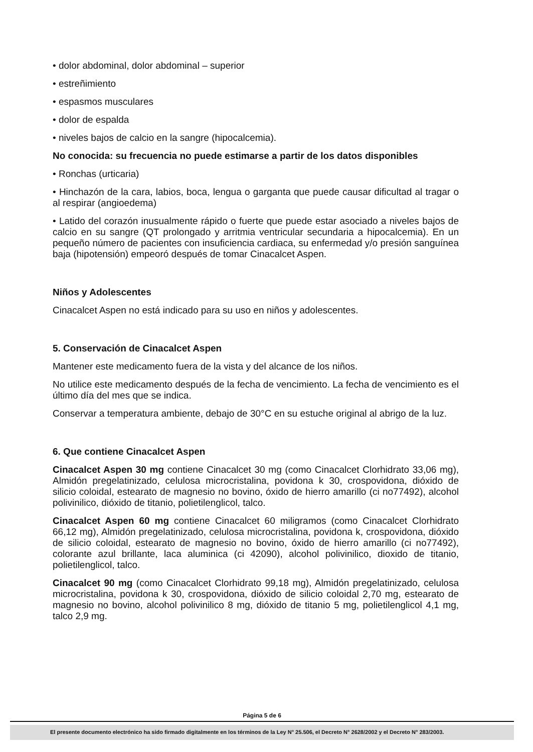• dolor abdominal, dolor abdominal – superior
• estreñimiento
• espasmos musculares
• dolor de espalda
• niveles bajos de calcio en la sangre (hipocalcemia).
No conocida: su frecuencia no puede estimarse a partir de los datos disponibles
• Ronchas (urticaria)
• Hinchazón de la cara, labios, boca, lengua o garganta que puede causar dificultad al tragar o al respirar (angioedema)
• Latido del corazón inusualmente rápido o fuerte que puede estar asociado a niveles bajos de calcio en su sangre (QT prolongado y arritmia ventricular secundaria a hipocalcemia). En un pequeño número de pacientes con insuficiencia cardiaca, su enfermedad y/o presión sanguínea baja (hipotensión) empeoró después de tomar Cinacalcet Aspen.
Niños y Adolescentes
Cinacalcet Aspen no está indicado para su uso en niños y adolescentes.
5. Conservación de Cinacalcet Aspen
Mantener este medicamento fuera de la vista y del alcance de los niños.
No utilice este medicamento después de la fecha de vencimiento. La fecha de vencimiento es el último día del mes que se indica.
Conservar a temperatura ambiente, debajo de 30°C en su estuche original al abrigo de la luz.
6. Que contiene Cinacalcet Aspen
Cinacalcet Aspen 30 mg contiene Cinacalcet 30 mg (como Cinacalcet Clorhidrato 33,06 mg), Almidón pregelatinizado, celulosa microcristalina, povidona k 30, crospovidona, dióxido de silicio coloidal, estearato de magnesio no bovino, óxido de hierro amarillo (ci no77492), alcohol polivinilico, dióxido de titanio, polietilenglicol, talco.
Cinacalcet Aspen 60 mg contiene Cinacalcet 60 miligramos (como Cinacalcet Clorhidrato 66,12 mg), Almidón pregelatinizado, celulosa microcristalina, povidona k, crospovidona, dióxido de silicio coloidal, estearato de magnesio no bovino, óxido de hierro amarillo (ci no77492), colorante azul brillante, laca aluminica (ci 42090), alcohol polivinilico, dioxido de titanio, polietilenglicol, talco.
Cinacalcet 90 mg (como Cinacalcet Clorhidrato 99,18 mg), Almidón pregelatinizado, celulosa microcristalina, povidona k 30, crospovidona, dióxido de silicio coloidal 2,70 mg, estearato de magnesio no bovino, alcohol polivinilico 8 mg, dióxido de titanio 5 mg, polietilenglicol 4,1 mg, talco 2,9 mg.
Página 5 de 6
El presente documento electrónico ha sido firmado digitalmente en los términos de la Ley N° 25.506, el Decreto N° 2628/2002 y el Decreto N° 283/2003.